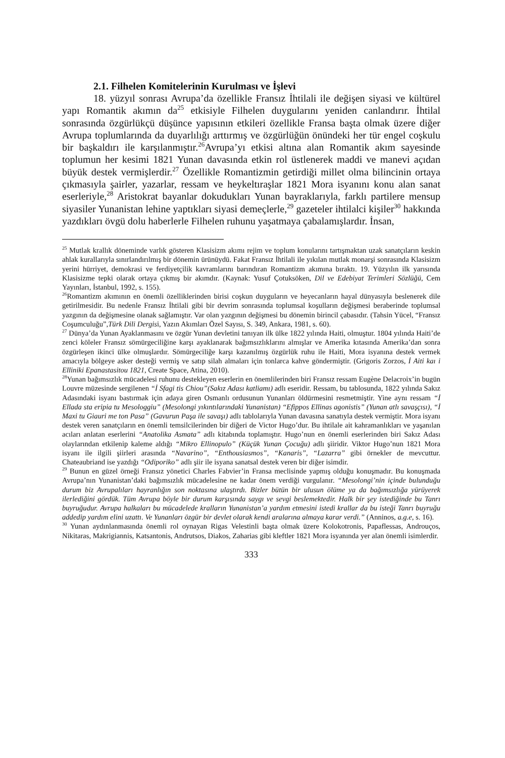2.1. Filhelen Komitelerinin Kurulması ve İşlevi
18. yüzyıl sonrası Avrupa’da özellikle Fransız İhtilali ile değişen siyasi ve kültürel yapı Romantik akımın da<sup>25</sup> etkisiyle Filhelen duygularını yeniden canlandırır. İhtilal sonrasında özgürlükçü düşünce yapısının etkileri özellikle Fransa başta olmak üzere diğer Avrupa toplumlarında da duyarlılığı arttırmış ve özgürlüğün önündeki her tür engel coşkulu bir başkaldırı ile karşılanmıştır.<sup>26</sup>Avrupa’yı etkisi altına alan Romantik akım sayesinde toplumun her kesimi 1821 Yunan davasında etkin rol üstlenerek maddi ve manevi açıdan büyük destek vermişlerdir.<sup>27</sup> Özellikle Romantizmin getirdiği millet olma bilincinin ortaya çıkmasıyla şairler, yazarlar, ressam ve heykeltıraşlar 1821 Mora isyanını konu alan sanat eserleriyle,<sup>28</sup> Aristokrat bayanlar dokudukları Yunan bayraklarıyla, farklı partilere mensup siyasiler Yunanistan lehine yaptıkları siyasi demeçlerle,<sup>29</sup> gazeteler ihtilalci kişiler<sup>30</sup> hakkında yazdıkları övgü dolu haberlerle Filhelen ruhunu yaşatmaya çabalamışlardır. İnsan,
<sup>25</sup> Mutlak krallık döneminde varlık gösteren Klasisizm akımı rejim ve toplum konularını tartışmaktan uzak sanatçıların keskin ahlak kurallarıyla sınırlandırılmış bir dönemin ürünüydü. Fakat Fransız İhtilali ile yıkılan mutlak monarşi sonrasında Klasisizm yerini hürriyet, demokrasi ve ferdiyetçilik kavramlarını barındıran Romantizm akımına bıraktı. 19. Yüzyılın ilk yarısında Klasisizme tepki olarak ortaya çıkmış bir akımdır. (Kaynak: Yusuf Çotuksöken, Dil ve Edebiyat Terimleri Sözlüğü, Cem Yayınları, İstanbul, 1992, s. 155).
<sup>26</sup> Romantizm akımının en önemli özelliklerinden birisi coşkun duyguların ve heyecanların hayal dünyasıyla beslenerek dile getirilmesidir. Bu nedenle Fransız İhtilali gibi bir devrim sonrasında toplumsal koşulların değişmesi beraberinde toplumsal yazgının da değişmesine olanak sağlamıştır. Var olan yazgının değişmesi bu dönemin birincil çabasıdır. (Tahsin Yücel, “Fransız Coşumculuğu”,Türk Dili Dergisi, Yazın Akımları Özel Sayısı, S. 349, Ankara, 1981, s. 60).
<sup>27</sup> Dünya’da Yunan Ayaklanmasını ve özgür Yunan devletini tanıyan ilk ülke 1822 yılında Haiti, olmuştur. 1804 yılında Haiti’de zenci köleler Fransız sömürgeciliğine karşı ayaklanarak bağımsızlıklarını almışlar ve Amerika kıtasında Amerika’dan sonra özgürleşen ikinci ülke olmuşlardır. Sömürgeciliğe karşı kazanılmış özgürlük ruhu ile Haiti, Mora isyanına destek vermek amacıyla bölgeye asker desteği vermiş ve satıp silah almaları için tonlarca kahve göndermiştir. (Grigoris Zorzos, İ Aiti kaı i Elliniki Epanastasitou 1821, Create Space, Atina, 2010).
<sup>28</sup> Yunan bağımsızlık mücadelesi ruhunu destekleyen eserlerin en önemlilerinden biri Fransız ressam Eugène Delacroix’in bugün Louvre müzesinde sergilenen “İ Sfagi tis Chiou”(Sakız Adası katliamı) adlı eseridir. Ressam, bu tablosunda, 1822 yılında Sakız Adasındaki isyanı bastırmak için adaya giren Osmanlı ordusunun Yunanları öldürmesini resmetmiştir. Yine aynı ressam “İ Ellada sta eripia tu Mesologgiu” (Mesolongi yıkıntılarındaki Yunanistan) “Efippos Ellinas agonistis” (Yunan atlı savaşçısı), “İ Maxi tu Giauri me ton Pasa” (Gavurun Paşa ile savaşı) adlı tablolarıyla Yunan davasına sanatıyla destek vermiştir. Mora isyanı destek veren sanatçıların en önemli temsilcilerinden bir diğeri de Victor Hugo’dur. Bu ihtilale ait kahramanlıkları ve yaşanılan acıları anlatan eserlerini “Anatolika Asmata” adlı kitabında toplamıştır. Hugo’nun en önemli eserlerinden biri Sakız Adası olaylarından etkilenip kaleme aldığı “Mikro Ellinopulo” (Küçük Yunan Çocuğu) adlı şiiridir. Viktor Hugo’nun 1821 Mora isyanı ile ilgili şiirleri arasında “Navarino”, “Enthousiasmos”, “Kanaris”, “Lazarra” gibi örnekler de mevcuttur. Chateaubriand ise yazdığı “Odiporiko” adlı şiir ile isyana sanatsal destek veren bir diğer isimdir.
<sup>29</sup> Bunun en güzel örneği Fransız yönetici Charles Fabvier’in Fransa meclisinde yapmış olduğu konuşmadır. Bu konuşmada Avrupa’nın Yunanistan’daki bağımsızlık mücadelesine ne kadar önem verdiği vurgulanır. “Mesolongi’nin içinde bulunduğu durum biz Avrupalıları hayranlığın son noktasına ulaştırdı. Bizler bütün bir ulusun ölüme ya da bağımsızlığa yürüyerek ilerlediğini gördük. Tüm Avrupa böyle bir durum karşısında saygı ve sevgi beslemektedir. Halk bir şey istediğinde bu Tanrı buyruğudur. Avrupa halkaları bu mücadelede kralların Yunanistan’a yardım etmesini istedi krallar da bu isteği Tanrı buyruğu addedip yardım elini uzattı. Ve Yunanları özgür bir devlet olarak kendi aralarına almaya karar verdi.” (Anninos, a.g.e, s. 16).
<sup>30</sup> Yunan aydınlanmasında önemli rol oynayan Rigas Velestinli başta olmak üzere Kolokotronis, Papaflessas, Androuços, Nikitaras, Makrigiannis, Katsantonis, Andrutsos, Diakos, Zaharias gibi kleftler 1821 Mora isyanında yer alan önemli isimlerdir.
333